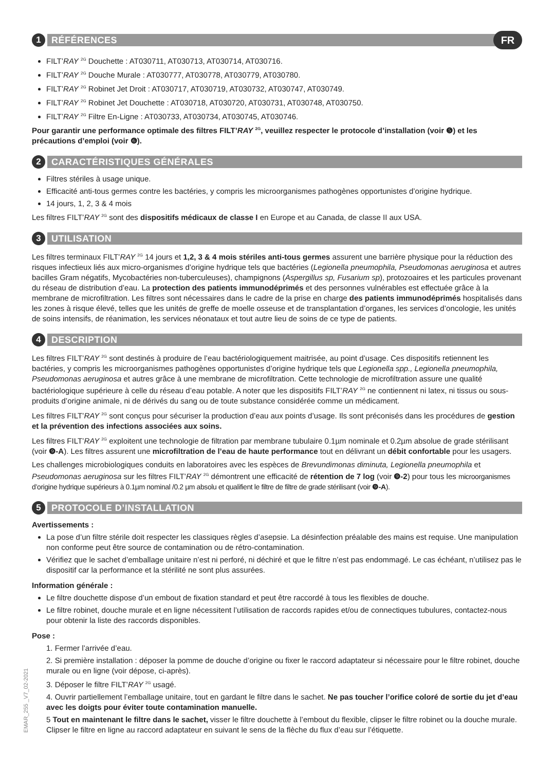1
RÉFÉRENCES
FR
FILT’RAY <sup>2G</sup> Douchette : AT030711, AT030713, AT030714, AT030716.
FILT’RAY <sup>2G</sup> Douche Murale : AT030777, AT030778, AT030779, AT030780.
FILT’RAY <sup>2G</sup> Robinet Jet Droit : AT030717, AT030719, AT030732, AT030747, AT030749.
FILT’RAY <sup>2G</sup> Robinet Jet Douchette : AT030718, AT030720, AT030731, AT030748, AT030750.
FILT’RAY <sup>2G</sup> Filtre En-Ligne : AT030733, AT030734, AT030745, AT030746.
Pour garantir une performance optimale des filtres FILT’RAY <sup>2G</sup>, veuillez respecter le protocole d’installation (voir ❺) et les précautions d’emploi (voir ❻).
2
CARACTÉRISTIQUES GÉNÉRALES
Filtres stériles à usage unique.
Efficacité anti-tous germes contre les bactéries, y compris les microorganismes pathogènes opportunistes d’origine hydrique.
14 jours, 1, 2, 3 & 4 mois
Les filtres FILT’RAY <sup>2G</sup> sont des dispositifs médicaux de classe I en Europe et au Canada, de classe II aux USA.
3
UTILISATION
Les filtres terminaux FILT’RAY <sup>2G</sup> 14 jours et 1,2, 3 & 4 mois stériles anti-tous germes assurent une barrière physique pour la réduction des risques infectieux liés aux micro-organismes d’origine hydrique tels que bactéries (Legionella pneumophila, Pseudomonas aeruginosa et autres bacilles Gram négatifs, Mycobactéries non-tuberculeuses), champignons (Aspergillus sp, Fusarium sp), protozoaires et les particules provenant du réseau de distribution d’eau. La protection des patients immunodéprimés et des personnes vulnérables est effectuée grâce à la membrane de microfiltration. Les filtres sont nécessaires dans le cadre de la prise en charge des patients immunodéprimés hospitalisés dans les zones à risque élevé, telles que les unités de greffe de moelle osseuse et de transplantation d’organes, les services d’oncologie, les unités de soins intensifs, de réanimation, les services néonataux et tout autre lieu de soins de ce type de patients.
4
DESCRIPTION
Les filtres FILT’RAY <sup>2G</sup> sont destinés à produire de l’eau bactériologiquement maitrisée, au point d’usage. Ces dispositifs retiennent les bactéries, y compris les microorganismes pathogènes opportunistes d’origine hydrique tels que Legionella spp., Legionella pneumophila, Pseudomonas aeruginosa et autres grâce à une membrane de microfiltration. Cette technologie de microfiltration assure une qualité bactériologique supérieure à celle du réseau d’eau potable. A noter que les dispositifs FILT’RAY <sup>2G</sup> ne contiennent ni latex, ni tissus ou sous-produits d’origine animale, ni de dérivés du sang ou de toute substance considérée comme un médicament.
Les filtres FILT’RAY <sup>2G</sup> sont conçus pour sécuriser la production d’eau aux points d’usage. Ils sont préconisés dans les procédures de gestion et la prévention des infections associées aux soins.
Les filtres FILT’RAY <sup>2G</sup> exploitent une technologie de filtration par membrane tubulaire 0.1µm nominale et 0.2µm absolue de grade stérilisant (voir ❾-A). Les filtres assurent une microfiltration de l’eau de haute performance tout en délivrant un débit confortable pour les usagers.
Les challenges microbiologiques conduits en laboratoires avec les espèces de Brevundimonas diminuta, Legionella pneumophila et Pseudomonas aeruginosa sur les filtres FILT’RAY <sup>2G</sup> démontrent une efficacité de rétention de 7 log (voir ❾-2) pour tous les microorganismes d’origine hydrique supérieurs à 0.1µm nominal /0.2 µm absolu et qualifient le filtre de filtre de grade stérilisant (voir ❾-A).
5
PROTOCOLE D’INSTALLATION
Avertissements :
La pose d’un filtre stérile doit respecter les classiques règles d’asepsie. La désinfection préalable des mains est requise. Une manipulation non conforme peut être source de contamination ou de rétro-contamination.
Vérifiez que le sachet d’emballage unitaire n’est ni perforé, ni déchiré et que le filtre n’est pas endommagé. Le cas échéant, n’utilisez pas le dispositif car la performance et la stérilité ne sont plus assurées.
Information générale :
Le filtre douchette dispose d’un embout de fixation standard et peut être raccordé à tous les flexibles de douche.
Le filtre robinet, douche murale et en ligne nécessitent l’utilisation de raccords rapides et/ou de connectiques tubulures, contactez-nous pour obtenir la liste des raccords disponibles.
Pose :
1. Fermer l’arrivée d’eau.
2. Si première installation : déposer la pomme de douche d’origine ou fixer le raccord adaptateur si nécessaire pour le filtre robinet, douche murale ou en ligne (voir dépose, ci-après).
3. Déposer le filtre FILT’RAY <sup>2G</sup> usagé.
4. Ouvrir partiellement l’emballage unitaire, tout en gardant le filtre dans le sachet. Ne pas toucher l’orifice coloré de sortie du jet d’eau avec les doigts pour éviter toute contamination manuelle.
5 Tout en maintenant le filtre dans le sachet, visser le filtre douchette à l’embout du flexible, clipser le filtre robinet ou la douche murale. Clipser le filtre en ligne au raccord adaptateur en suivant le sens de la flèche du flux d’eau sur l’étiquette.
EMAR_255 _V7_02-2021